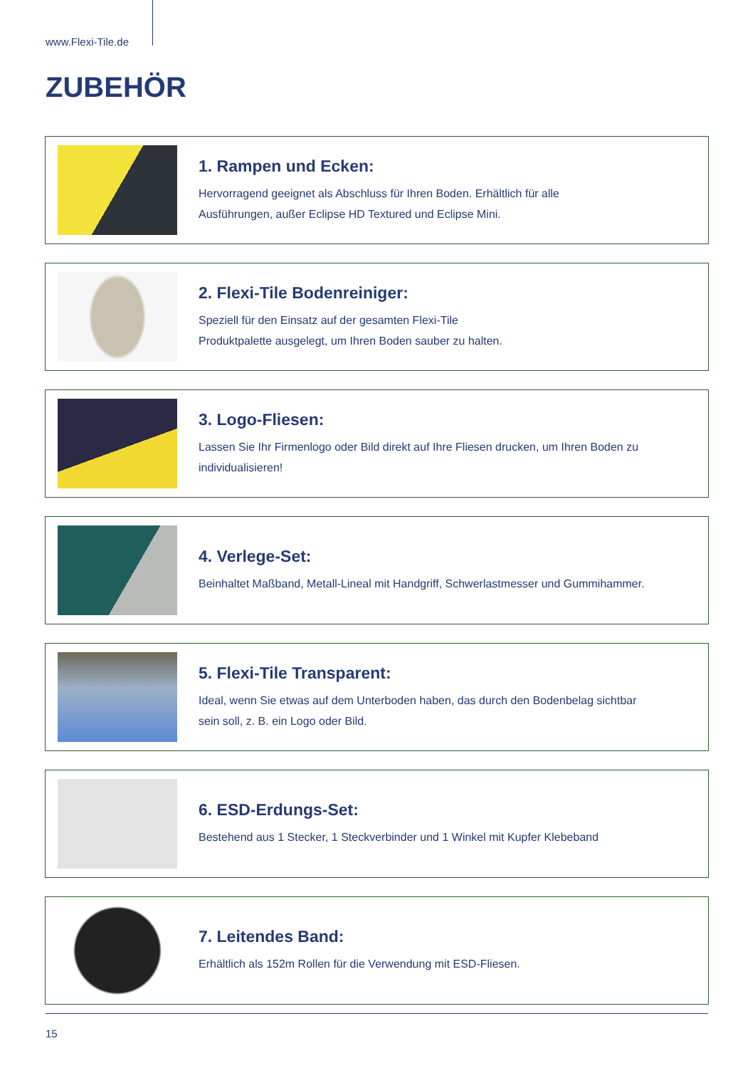www.Flexi-Tile.de
ZUBEHÖR
1. Rampen und Ecken:
Hervorragend geeignet als Abschluss für Ihren Boden. Erhältlich für alle
Ausführungen, außer Eclipse HD Textured und Eclipse Mini.
2. Flexi-Tile Bodenreiniger:
Speziell für den Einsatz auf der gesamten Flexi-Tile
Produktpalette ausgelegt, um Ihren Boden sauber zu halten.
3. Logo-Fliesen:
Lassen Sie Ihr Firmenlogo oder Bild direkt auf Ihre Fliesen drucken, um Ihren Boden zu
individualisieren!
4. Verlege-Set:
Beinhaltet Maßband, Metall-Lineal mit Handgriff, Schwerlastmesser und Gummihammer.
5. Flexi-Tile Transparent:
Ideal, wenn Sie etwas auf dem Unterboden haben, das durch den Bodenbelag sichtbar
sein soll, z. B. ein Logo oder Bild.
6. ESD-Erdungs-Set:
Bestehend aus 1 Stecker, 1 Steckverbinder und 1 Winkel mit Kupfer Klebeband
7. Leitendes Band:
Erhältlich als 152m Rollen für die Verwendung mit ESD-Fliesen.
15